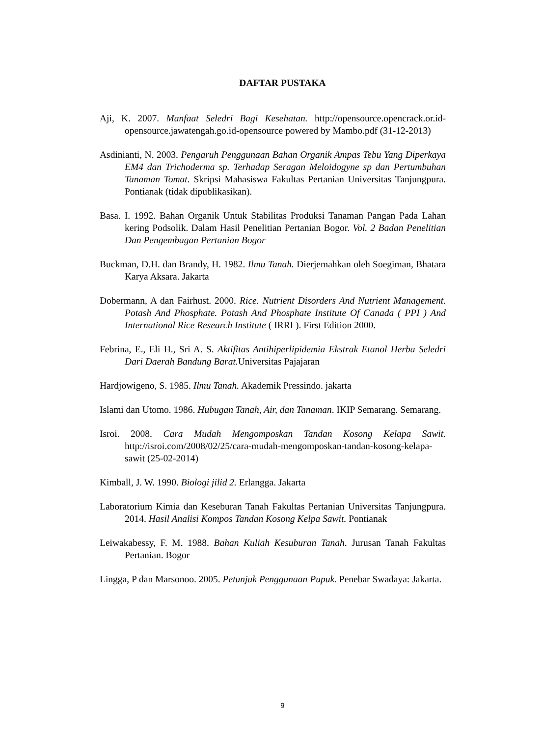DAFTAR PUSTAKA
Aji, K. 2007. Manfaat Seledri Bagi Kesehatan. http://opensource.opencrack.or.id-opensource.jawatengah.go.id-opensource powered by Mambo.pdf (31-12-2013)
Asdinianti, N. 2003. Pengaruh Penggunaan Bahan Organik Ampas Tebu Yang Diperkaya EM4 dan Trichoderma sp. Terhadap Seragan Meloidogyne sp dan Pertumbuhan Tanaman Tomat. Skripsi Mahasiswa Fakultas Pertanian Universitas Tanjungpura. Pontianak (tidak dipublikasikan).
Basa. I. 1992. Bahan Organik Untuk Stabilitas Produksi Tanaman Pangan Pada Lahan kering Podsolik. Dalam Hasil Penelitian Pertanian Bogor. Vol. 2 Badan Penelitian Dan Pengembagan Pertanian Bogor
Buckman, D.H. dan Brandy, H. 1982. Ilmu Tanah. Dierjemahkan oleh Soegiman, Bhatara Karya Aksara. Jakarta
Dobermann, A dan Fairhust. 2000. Rice. Nutrient Disorders And Nutrient Management. Potash And Phosphate. Potash And Phosphate Institute Of Canada ( PPI ) And International Rice Research Institute ( IRRI ). First Edition 2000.
Febrina, E., Eli H., Sri A. S. Aktifitas Antihiperlipidemia Ekstrak Etanol Herba Seledri Dari Daerah Bandung Barat. Universitas Pajajaran
Hardjowigeno, S. 1985. Ilmu Tanah. Akademik Pressindo. jakarta
Islami dan Utomo. 1986. Hubugan Tanah, Air, dan Tanaman. IKIP Semarang. Semarang.
Isroi. 2008. Cara Mudah Mengomposkan Tandan Kosong Kelapa Sawit. http://isroi.com/2008/02/25/cara-mudah-mengomposkan-tandan-kosong-kelapa-sawit (25-02-2014)
Kimball, J. W. 1990. Biologi jilid 2. Erlangga. Jakarta
Laboratorium Kimia dan Keseburan Tanah Fakultas Pertanian Universitas Tanjungpura. 2014. Hasil Analisi Kompos Tandan Kosong Kelpa Sawit. Pontianak
Leiwakabessy, F. M. 1988. Bahan Kuliah Kesuburan Tanah. Jurusan Tanah Fakultas Pertanian. Bogor
Lingga, P dan Marsonoo. 2005. Petunjuk Penggunaan Pupuk. Penebar Swadaya: Jakarta.
9